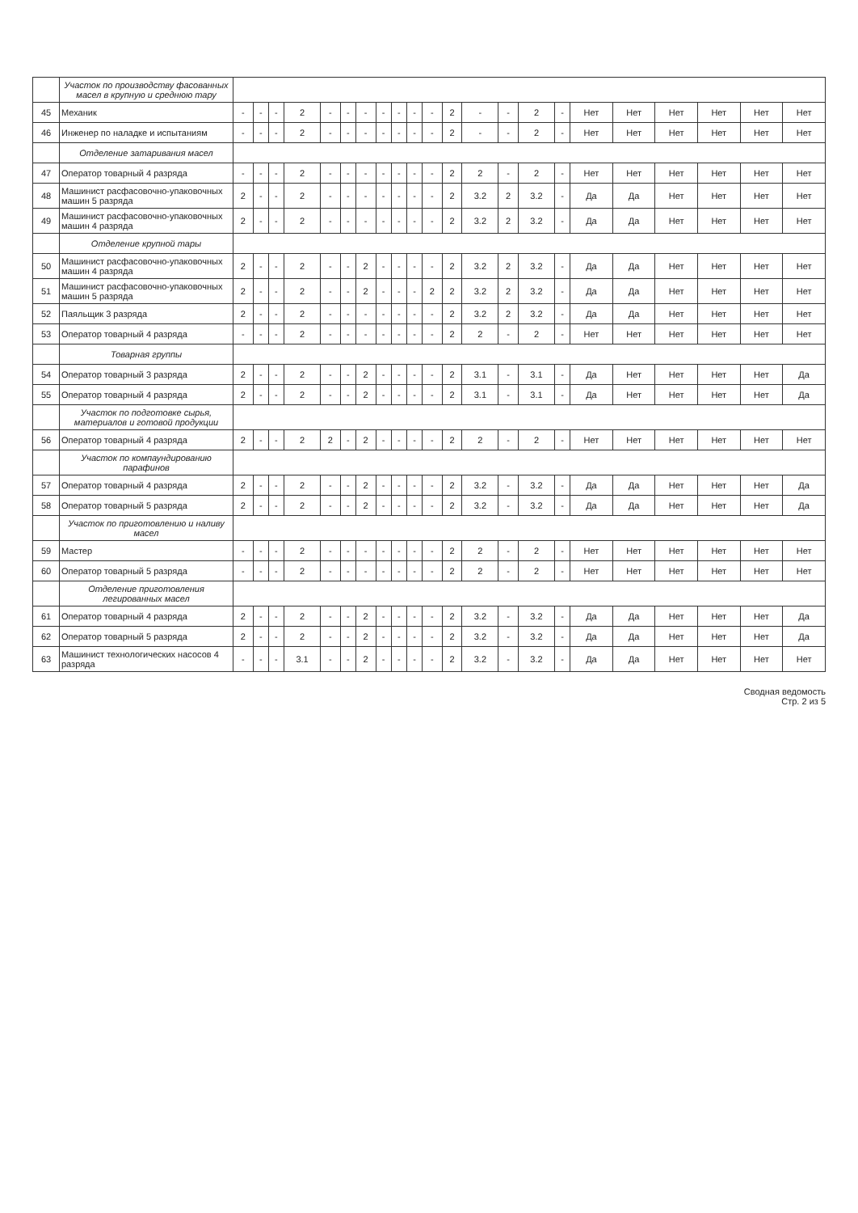| | Участок по производству фасованных масел в крупную и среднюю тару | | | | | | | | | | | | | | | | | | | | | | |
| 45 | Механик | - | - | - | 2 | - | - | - | - | - | - | - | 2 | - | - | 2 | - | Нет | Нет | Нет | Нет | Нет | Нет |
| 46 | Инженер по наладке и испытаниям | - | - | - | 2 | - | - | - | - | - | - | - | 2 | - | - | 2 | - | Нет | Нет | Нет | Нет | Нет | Нет |
| | Отделение затаривания масел | | | | | | | | | | | | | | | | | | | | | | |
| 47 | Оператор товарный 4 разряда | - | - | - | 2 | - | - | - | - | - | - | - | 2 | 2 | - | 2 | - | Нет | Нет | Нет | Нет | Нет | Нет |
| 48 | Машинист расфасовочно-упаковочных машин 5 разряда | 2 | - | - | 2 | - | - | - | - | - | - | - | 2 | 3.2 | 2 | 3.2 | - | Да | Да | Нет | Нет | Нет | Нет |
| 49 | Машинист расфасовочно-упаковочных машин 4 разряда | 2 | - | - | 2 | - | - | - | - | - | - | - | 2 | 3.2 | 2 | 3.2 | - | Да | Да | Нет | Нет | Нет | Нет |
| | Отделение крупной тары | | | | | | | | | | | | | | | | | | | | | | |
| 50 | Машинист расфасовочно-упаковочных машин 4 разряда | 2 | - | - | 2 | - | - | 2 | - | - | - | - | 2 | 3.2 | 2 | 3.2 | - | Да | Да | Нет | Нет | Нет | Нет |
| 51 | Машинист расфасовочно-упаковочных машин 5 разряда | 2 | - | - | 2 | - | - | 2 | - | - | - | 2 | 2 | 3.2 | 2 | 3.2 | - | Да | Да | Нет | Нет | Нет | Нет |
| 52 | Паяльщик 3 разряда | 2 | - | - | 2 | - | - | - | - | - | - | - | 2 | 3.2 | 2 | 3.2 | - | Да | Да | Нет | Нет | Нет | Нет |
| 53 | Оператор товарный 4 разряда | - | - | - | 2 | - | - | - | - | - | - | - | 2 | 2 | - | 2 | - | Нет | Нет | Нет | Нет | Нет | Нет |
| | Товарная группы | | | | | | | | | | | | | | | | | | | | | | |
| 54 | Оператор товарный 3 разряда | 2 | - | - | 2 | - | - | 2 | - | - | - | - | 2 | 3.1 | - | 3.1 | - | Да | Нет | Нет | Нет | Нет | Да |
| 55 | Оператор товарный 4 разряда | 2 | - | - | 2 | - | - | 2 | - | - | - | - | 2 | 3.1 | - | 3.1 | - | Да | Нет | Нет | Нет | Нет | Да |
| | Участок по подготовке сырья, материалов и готовой продукции | | | | | | | | | | | | | | | | | | | | | | |
| 56 | Оператор товарный 4 разряда | 2 | - | - | 2 | 2 | - | 2 | - | - | - | - | 2 | 2 | - | 2 | - | Нет | Нет | Нет | Нет | Нет | Нет |
| | Участок по компаундированию парафинов | | | | | | | | | | | | | | | | | | | | | | |
| 57 | Оператор товарный 4 разряда | 2 | - | - | 2 | - | - | 2 | - | - | - | - | 2 | 3.2 | - | 3.2 | - | Да | Да | Нет | Нет | Нет | Да |
| 58 | Оператор товарный 5 разряда | 2 | - | - | 2 | - | - | 2 | - | - | - | - | 2 | 3.2 | - | 3.2 | - | Да | Да | Нет | Нет | Нет | Да |
| | Участок по приготовлению и наливу масел | | | | | | | | | | | | | | | | | | | | | | |
| 59 | Мастер | - | - | - | 2 | - | - | - | - | - | - | - | 2 | 2 | - | 2 | - | Нет | Нет | Нет | Нет | Нет | Нет |
| 60 | Оператор товарный 5 разряда | - | - | - | 2 | - | - | - | - | - | - | - | 2 | 2 | - | 2 | - | Нет | Нет | Нет | Нет | Нет | Нет |
| | Отделение приготовления легированных масел | | | | | | | | | | | | | | | | | | | | | | |
| 61 | Оператор товарный 4 разряда | 2 | - | - | 2 | - | - | 2 | - | - | - | - | 2 | 3.2 | - | 3.2 | - | Да | Да | Нет | Нет | Нет | Да |
| 62 | Оператор товарный 5 разряда | 2 | - | - | 2 | - | - | 2 | - | - | - | - | 2 | 3.2 | - | 3.2 | - | Да | Да | Нет | Нет | Нет | Да |
| 63 | Машинист технологических насосов 4 разряда | - | - | - | 3.1 | - | - | 2 | - | - | - | - | 2 | 3.2 | - | 3.2 | - | Да | Да | Нет | Нет | Нет | Нет |
Сводная ведомость
Стр. 2 из 5